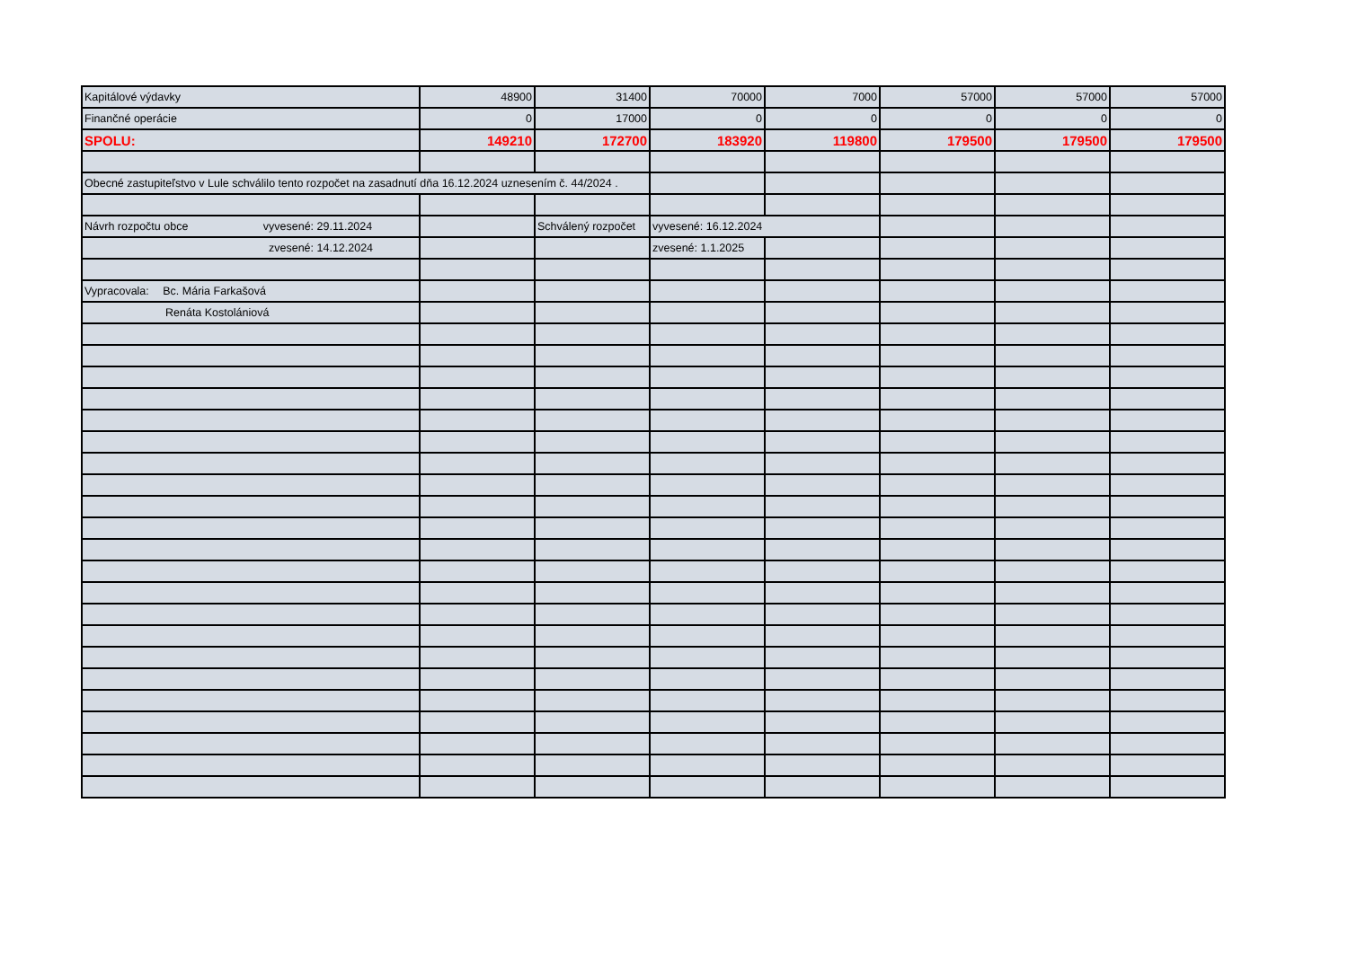| Kapitálové výdavky | 48900 | 31400 | 70000 | 7000 | 57000 | 57000 | 57000 |
| Finančné operácie | 0 | 17000 | 0 | 0 | 0 | 0 | 0 |
| SPOLU: | 149210 | 172700 | 183920 | 119800 | 179500 | 179500 | 179500 |
| Obecné zastupiteľstvo v Lule schválilo tento rozpočet na zasadnutí dňa 16.12.2024 uznesením č. 44/2024 . | | | | | | | |
| Návrh rozpočtu obce vyvesené: 29.11.2024 | | Schválený rozpočet | vyvesené: 16.12.2024 | | | | |
| zvesené: 14.12.2024 | | | zvesené: 1.1.2025 | | | | |
| Vypracovala: Bc. Mária Farkašová | | | | | | | |
| Renáta Kostolániová | | | | | | | |